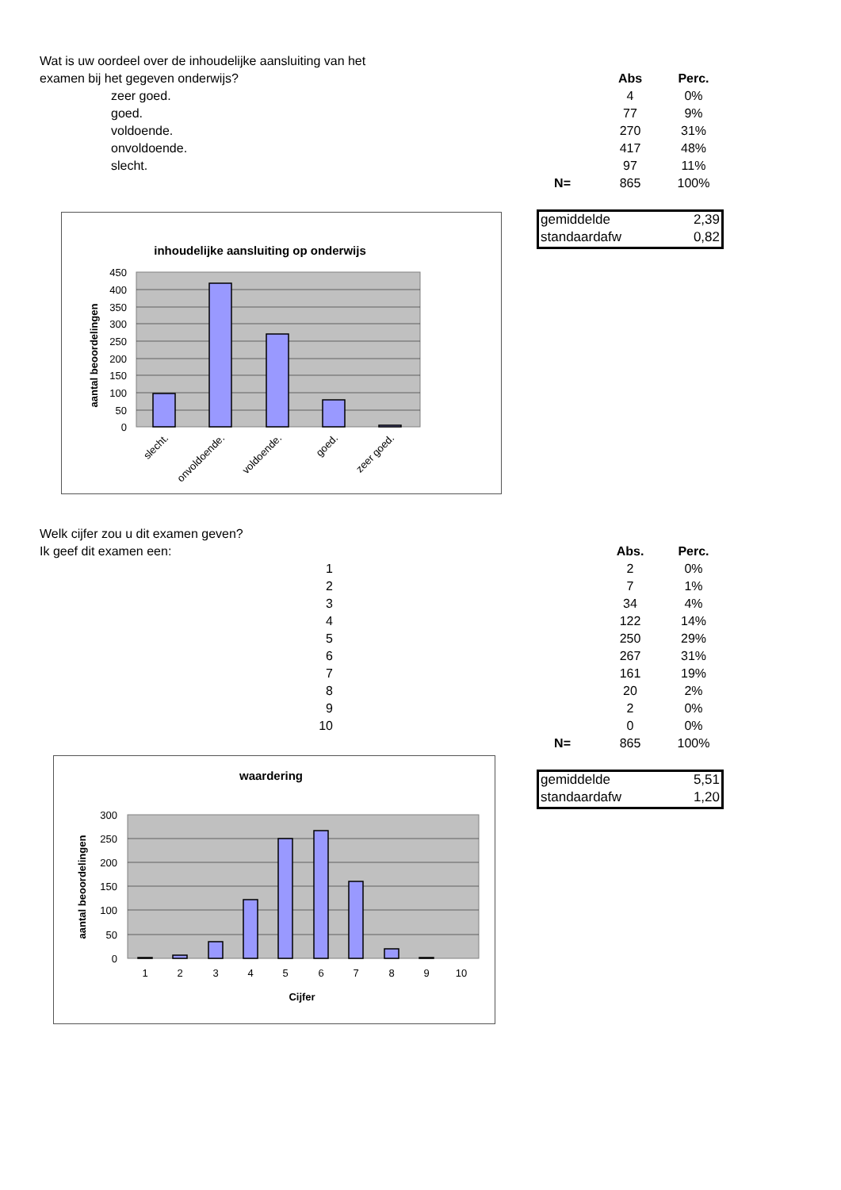| Wat is uw oordeel over de inhoudelijke aansluiting van het | | | |
| examen bij het gegeven onderwijs? | | Abs | Perc. |
| zeer goed. | | 4 | 0% |
| goed. | | 77 | 9% |
| voldoende. | | 270 | 31% |
| onvoldoende. | | 417 | 48% |
| slecht. | | 97 | 11% |
| | N= | 865 | 100% |
gemiddelde 2,39
standaardafw 0,82
inhoudelijke aansluiting op onderwijs
450
400
350
300
250
200
150
100
50
0
aantal beoordelingen
slecht.
onvoldoende.
voldoende.
goed.
zeer goed.
| Welk cijfer zou u dit examen geven? | | | |
| Ik geef dit examen een: | | Abs. | Perc. |
| 1 | | 2 | 0% |
| 2 | | 7 | 1% |
| 3 | | 34 | 4% |
| 4 | | 122 | 14% |
| 5 | | 250 | 29% |
| 6 | | 267 | 31% |
| 7 | | 161 | 19% |
| 8 | | 20 | 2% |
| 9 | | 2 | 0% |
| 10 | | 0 | 0% |
| | N= | 865 | 100% |
gemiddelde 5,51
standaardafw 1,20
waardering
300
250
200
150
100
50
0
1
2
3
4
5
6
7
8
9
10
Cijfer
aantal beoordelingen